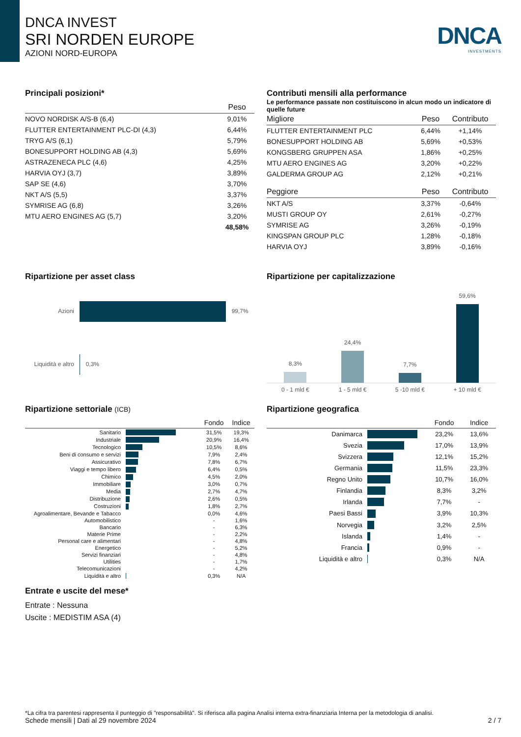DNCA INVEST
SRI NORDEN EUROPE
AZIONI NORD-EUROPA
DNCA
INVESTMENTS
Principali posizioni*
| | Peso |
| --- | --- |
| NOVO NORDISK A/S-B (6,4) | 9,01% |
| FLUTTER ENTERTAINMENT PLC-DI (4,3) | 6,44% |
| TRYG A/S (6,1) | 5,79% |
| BONESUPPORT HOLDING AB (4,3) | 5,69% |
| ASTRAZENECA PLC (4,6) | 4,25% |
| HARVIA OYJ (3,7) | 3,89% |
| SAP SE (4,6) | 3,70% |
| NKT A/S (5,5) | 3,37% |
| SYMRISE AG (6,8) | 3,26% |
| MTU AERO ENGINES AG (5,7) | 3,20% |
| | 48,58% |
Contributi mensili alla performance
Le performance passate non costituiscono in alcun modo un indicatore di quelle future
| Migliore | Peso | Contributo |
| --- | --- | --- |
| FLUTTER ENTERTAINMENT PLC | 6,44% | +1,14% |
| BONESUPPORT HOLDING AB | 5,69% | +0,53% |
| KONGSBERG GRUPPEN ASA | 1,86% | +0,25% |
| MTU AERO ENGINES AG | 3,20% | +0,22% |
| GALDERMA GROUP AG | 2,12% | +0,21% |
| Peggiore | Peso | Contributo |
| NKT A/S | 3,37% | -0,64% |
| MUSTI GROUP OY | 2,61% | -0,27% |
| SYMRISE AG | 3,26% | -0,19% |
| KINGSPAN GROUP PLC | 1,28% | -0,18% |
| HARVIA OYJ | 3,89% | -0,16% |
Ripartizione per asset class
Azioni 99,7%
Liquidità e altro 0,3%
Ripartizione per capitalizzazione
8,3%
24,4%
7,7%
59,6%
0 - 1 mld € 1 - 5 mld € 5 -10 mld € + 10 mld €
Ripartizione settoriale (ICB)
| | | Fondo | Indice |
| --- | --- | --- | --- |
| Sanitario | | 31,5% | 19,3% |
| Industriale | | 20,9% | 16,4% |
| Tecnologico | | 10,5% | 8,6% |
| Beni di consumo e servizi | | 7,9% | 2,4% |
| Assicurativo | | 7,8% | 6,7% |
| Viaggi e tempo libero | | 6,4% | 0,5% |
| Chimico | | 4,5% | 2,0% |
| Immobiliare | | 3,0% | 0,7% |
| Media | | 2,7% | 4,7% |
| Distribuzione | | 2,6% | 0,5% |
| Costruzioni | | 1,8% | 2,7% |
| Agroalimentare, Bevande e Tabacco | | 0,0% | 4,6% |
| Automobilistico | | - | 1,6% |
| Bancario | | - | 6,3% |
| Materie Prime | | - | 2,2% |
| Personal care e alimentari | | - | 4,8% |
| Energetico | | - | 5,2% |
| Servizi finanziari | | - | 4,8% |
| Utilities | | - | 1,7% |
| Telecomunicazioni | | - | 4,2% |
| Liquidità e altro | | 0,3% | N/A |
Entrate e uscite del mese*
Entrate : Nessuna
Uscite : MEDISTIM ASA (4)
Ripartizione geografica
| | | Fondo | Indice |
| --- | --- | --- | --- |
| Danimarca | | 23,2% | 13,6% |
| Svezia | | 17,0% | 13,9% |
| Svizzera | | 12,1% | 15,2% |
| Germania | | 11,5% | 23,3% |
| Regno Unito | | 10,7% | 16,0% |
| Finlandia | | 8,3% | 3,2% |
| Irlanda | | 7,7% | - |
| Paesi Bassi | | 3,9% | 10,3% |
| Norvegia | | 3,2% | 2,5% |
| Islanda | | 1,4% | - |
| Francia | | 0,9% | - |
| Liquidità e altro | | 0,3% | N/A |
*La cifra tra parentesi rappresenta il punteggio di "responsabilità". Si riferisca alla pagina Analisi interna extra-finanziaria Interna per la metodologia di analisi.
Schede mensili | Dati al 29 novembre 2024 2 / 7